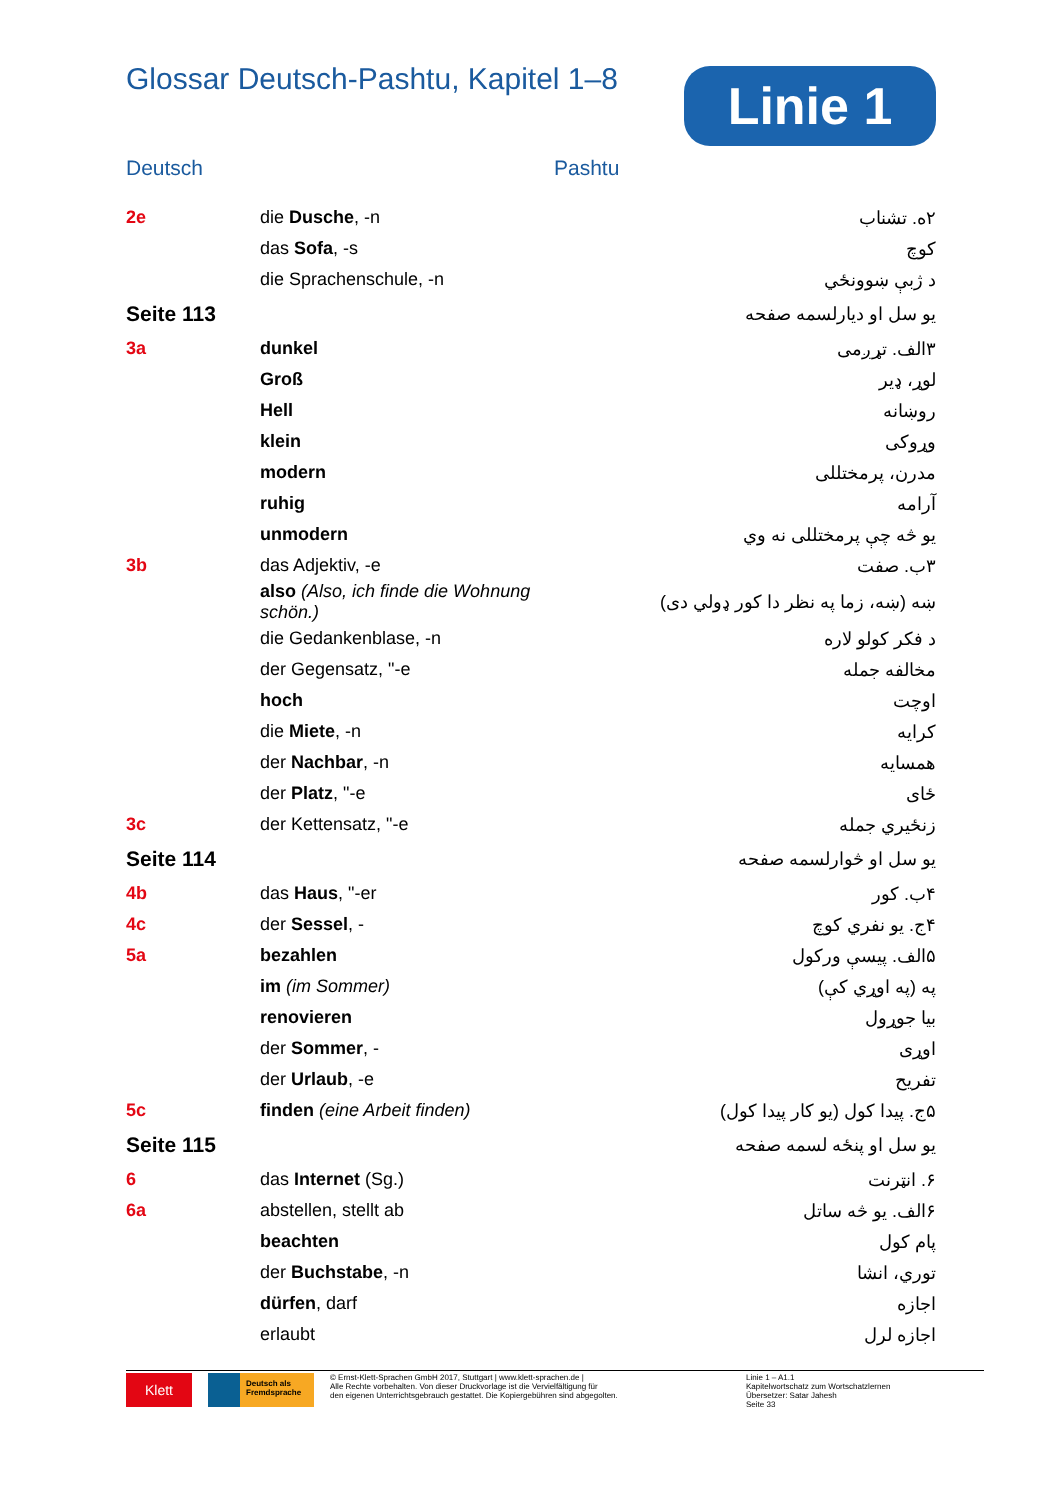Glossar Deutsch-Pashtu, Kapitel 1–8
Linie 1
Deutsch Pashtu
| 2e | die Dusche , -n | ۲ه. تشناب |
| | das Sofa , -s | کوچ |
| | die Sprachenschule, -n | د ژبې ښوونځي |
| Seite 113 | | يو سل او ديارلسمه صفحه |
| 3a | dunkel | ۳الف. تړږمی |
| | Groß | لوړ، ډير |
| | Hell | روښانه |
| | klein | وړوکی |
| | modern | مدرن، پرمختللی |
| | ruhig | آرامه |
| | unmodern | يو څه چې پرمختللی نه وي |
| 3b | das Adjektiv, -e | ۳ب. صفت |
| | also (Also, ich finde die Wohnung schön.) | ښه (ښه، زما په نظر دا کور ډولي دی) |
| | die Gedankenblase, -n | د فکر کولو لاره |
| | der Gegensatz, "-e | مخالفه جمله |
| | hoch | اوچت |
| | die Miete , -n | کرايه |
| | der Nachbar , -n | همسايه |
| | der Platz , "-e | ځای |
| 3c | der Kettensatz, "-e | زنځيري جمله |
| Seite 114 | | يو سل او څوارلسمه صفحه |
| 4b | das Haus , "-er | ۴ب. کور |
| 4c | der Sessel , - | ۴ج. يو نفري کوچ |
| 5a | bezahlen | ۵الف. پيسې ورکول |
| | im (im Sommer) | په (په اوړي کې) |
| | renovieren | بيا جوړول |
| | der Sommer , - | اوړی |
| | der Urlaub , -e | تفريح |
| 5c | finden (eine Arbeit finden) | ۵ج. پيدا کول (يو کار پيدا کول) |
| Seite 115 | | يو سل او پنځه لسمه صفحه |
| 6 | das Internet (Sg.) | ۶. انټرنت |
| 6a | abstellen, stellt ab | ۶الف. يو څه ساتل |
| | beachten | پام کول |
| | der Buchstabe , -n | توري، انشا |
| | dürfen , darf | اجازه |
| | erlaubt | اجازه لرل |
Klett
Deutsch als Fremdsprache
© Ernst-Klett-Sprachen GmbH 2017, Stuttgart | www.klett-sprachen.de |
Alle Rechte vorbehalten. Von dieser Druckvorlage ist die Vervielfältigung für
den eigenen Unterrichtsgebrauch gestattet. Die Kopiergebühren sind abgegolten.
Linie 1 – A1.1
Kapitelwortschatz zum Wortschatzlernen
Übersetzer: Satar Jahesh
Seite 33